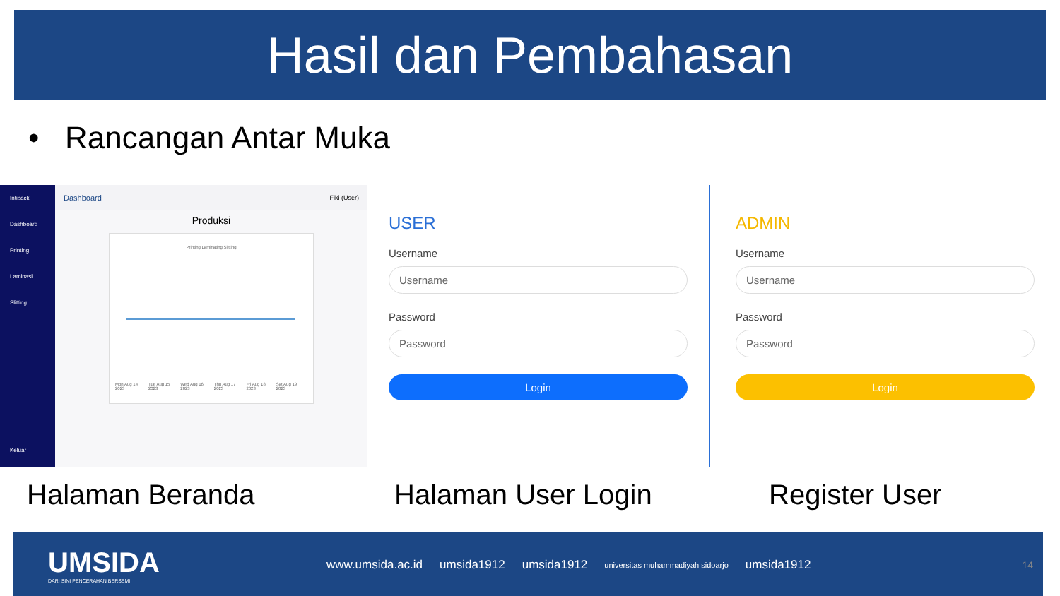Hasil dan Pembahasan
• Rancangan Antar Muka
Intipack
Dashboard
Printing
Laminasi
Slitting
Keluar
Dashboard Fiki (User)
Produksi
Printing Laminating Slitting
Mon Aug 14 2023 Tue Aug 15 2023 Wed Aug 16 2023 Thu Aug 17 2023 Fri Aug 18 2023 Sat Aug 19 2023
USER
Username
Username
Password
Password
Login
ADMIN
Username
Username
Password
Password
Login
Halaman Beranda Halaman User Login Register User
UMSIDA
DARI SINI PENCERAHAN BERSEMI
www.umsida.ac.id umsida1912 umsida1912 universitas muhammadiyah sidoarjo umsida1912 14